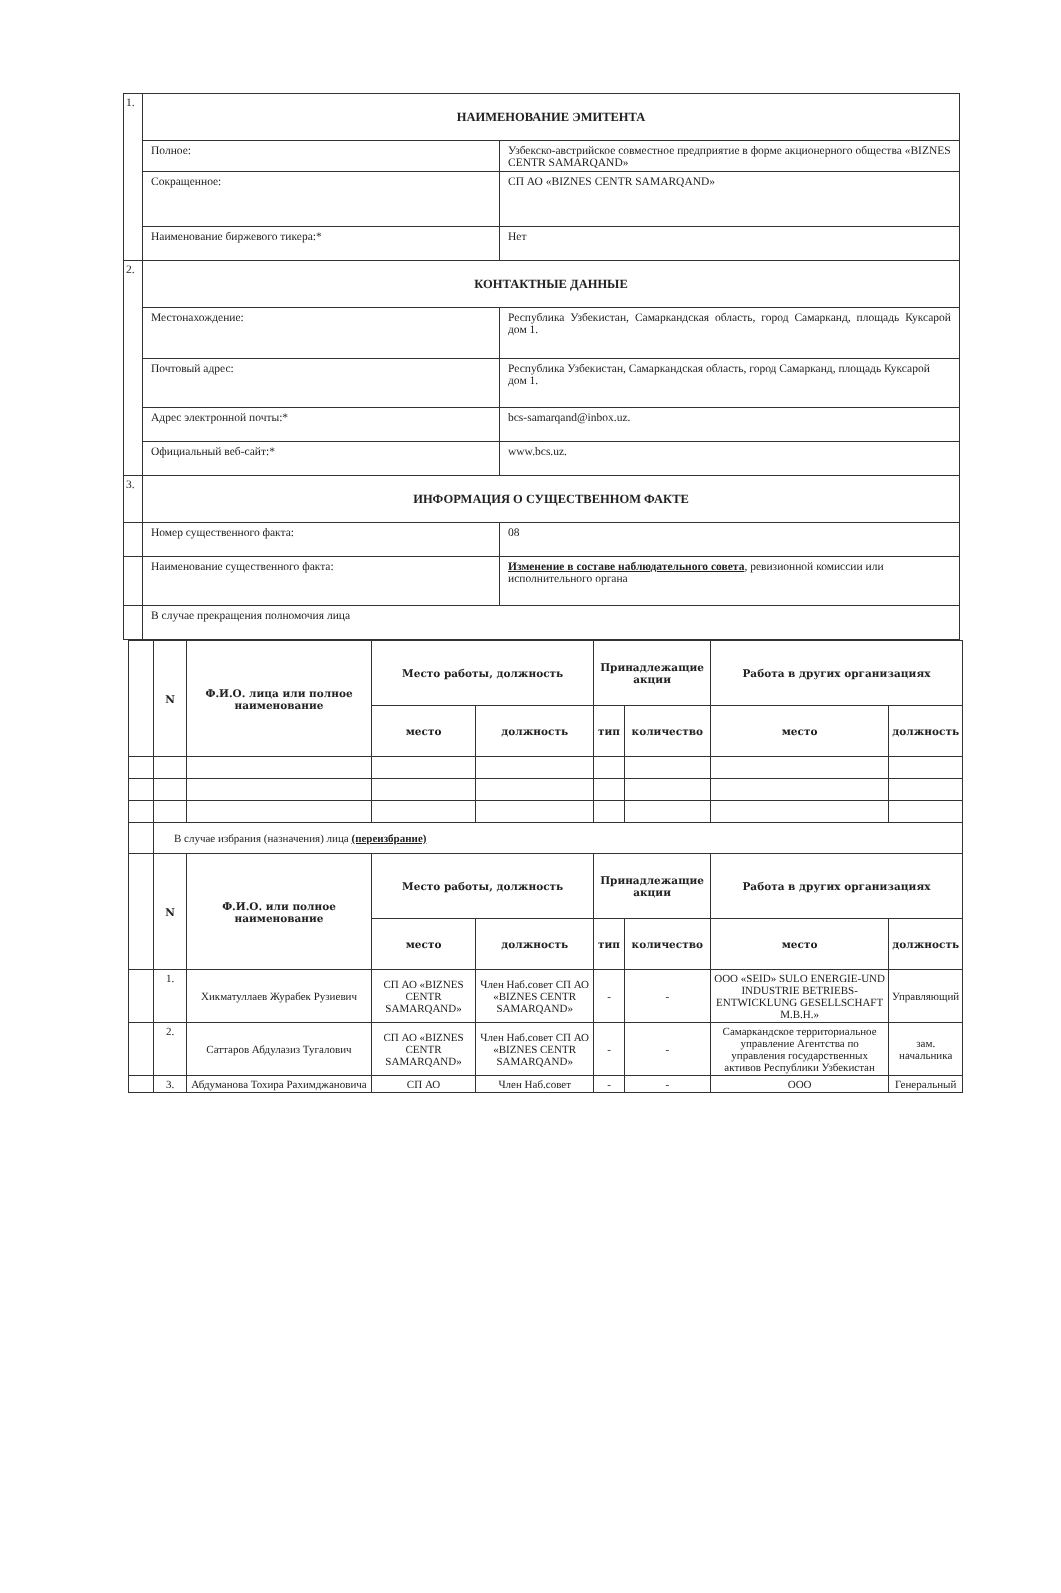| 1. | НАИМЕНОВАНИЕ ЭМИТЕНТА | |
| | Полное: | Узбекско-австрийское совместное предприятие в форме акционерного общества «BIZNES CENTR SAMARQAND» |
| | Сокращенное: | СП АО «BIZNES CENTR SAMARQAND» |
| | Наименование биржевого тикера:* | Нет |
| 2. | КОНТАКТНЫЕ ДАННЫЕ | |
| | Местонахождение: | Республика Узбекистан, Самаркандская область, город Самарканд, площадь Куксарой дом 1. |
| | Почтовый адрес: | Республика Узбекистан, Самаркандская область, город Самарканд, площадь Куксарой дом 1. |
| | Адрес электронной почты:* | bcs-samarqand@inbox.uz. |
| | Официальный веб-сайт:* | www.bcs.uz. |
| 3. | ИНФОРМАЦИЯ О СУЩЕСТВЕННОМ ФАКТЕ | |
| | Номер существенного факта: | 08 |
| | Наименование существенного факта: | Изменение в составе наблюдательного совета , ревизионной комиссии или исполнительного органа |
| | В случае прекращения полномочия лица | |
| | N | Ф.И.О. лица или полное наименование | Место работы, должность | | Принадлежащие акции | | Работа в других организациях | |
| --- | --- | --- | --- | --- | --- | --- | --- | --- |
| | | | место | должность | тип | количество | место | должность |
| | В случае избрания (назначения) лица (переизбрание) | | | | | | | |
| | N | Ф.И.О. или полное наименование | Место работы, должность | | Принадлежащие акции | | Работа в других организациях | |
| | | | место | должность | тип | количество | место | должность |
| | 1. | Хикматуллаев Журабек Рузиевич | СП АО «BIZNES CENTR SAMARQAND» | Член Наб.совет СП АО «BIZNES CENTR SAMARQAND» | - | - | ООО «SEID» SULO ENERGIE-UND INDUSTRIE BETRIEBS-ENTWICKLUNG GESELLSCHAFT M.B.H.» | Управляющий |
| | 2. | Саттаров Абдулазиз Тугалович | СП АО «BIZNES CENTR SAMARQAND» | Член Наб.совет СП АО «BIZNES CENTR SAMARQAND» | - | - | Самаркандское территориальное управление Агентства по управления государственных активов Республики Узбекистан | зам. начальника |
| | 3. | Абдуманова Тохира Рахимджановича | СП АО | Член Наб.совет | - | - | ООО | Генеральный |